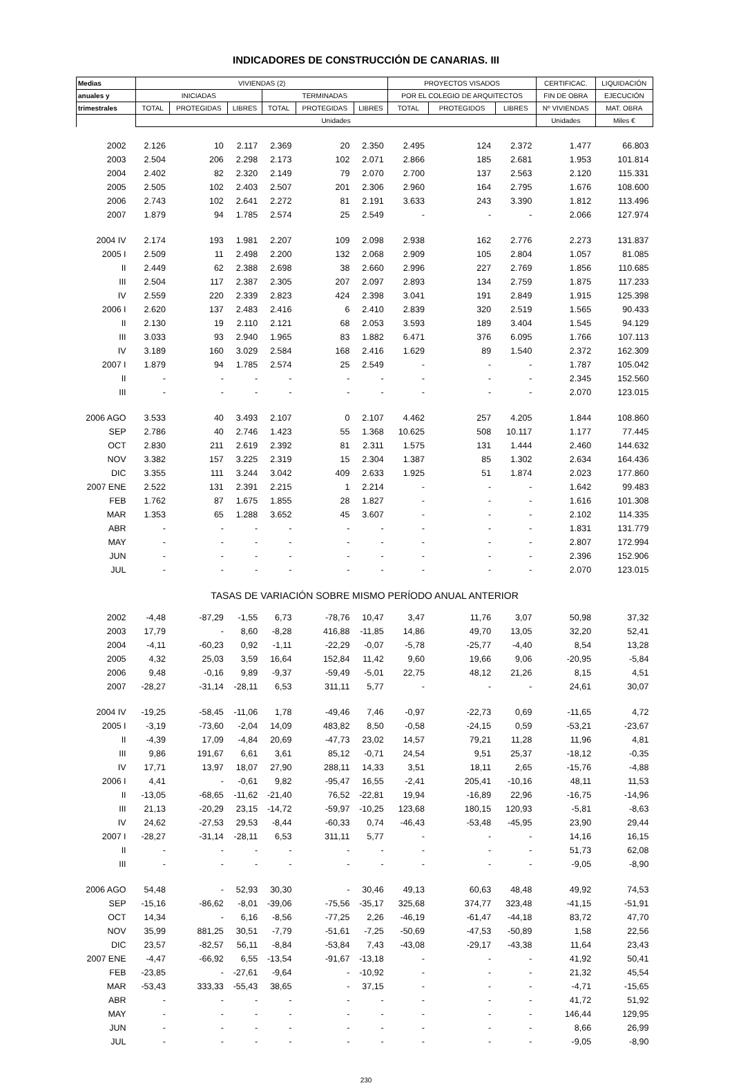INDICADORES DE CONSTRUCCIÓN DE CANARIAS. III
| Medias | VIVIENDAS (2) | | | | | | PROYECTOS VISADOS | | | CERTIFICAC. | LIQUIDACIÓN |
| --- | --- | --- | --- | --- | --- | --- | --- | --- | --- | --- | --- |
| anuales y | INICIADAS | | | TERMINADAS | | | POR EL COLEGIO DE ARQUITECTOS | | | FIN DE OBRA | EJECUCIÓN |
| trimestrales | TOTAL | PROTEGIDAS | LIBRES | TOTAL | PROTEGIDAS | LIBRES | TOTAL | PROTEGIDOS | LIBRES | Nº VIVIENDAS | MAT. OBRA |
| | Unidades | | | | | | | | | Unidades | Miles € |
| 2002 | 2.126 | 10 | 2.117 | 2.369 | 20 | 2.350 | 2.495 | 124 | 2.372 | 1.477 | 66.803 |
| 2003 | 2.504 | 206 | 2.298 | 2.173 | 102 | 2.071 | 2.866 | 185 | 2.681 | 1.953 | 101.814 |
| 2004 | 2.402 | 82 | 2.320 | 2.149 | 79 | 2.070 | 2.700 | 137 | 2.563 | 2.120 | 115.331 |
| 2005 | 2.505 | 102 | 2.403 | 2.507 | 201 | 2.306 | 2.960 | 164 | 2.795 | 1.676 | 108.600 |
| 2006 | 2.743 | 102 | 2.641 | 2.272 | 81 | 2.191 | 3.633 | 243 | 3.390 | 1.812 | 113.496 |
| 2007 | 1.879 | 94 | 1.785 | 2.574 | 25 | 2.549 | - | - | - | 2.066 | 127.974 |
| 2004 IV | 2.174 | 193 | 1.981 | 2.207 | 109 | 2.098 | 2.938 | 162 | 2.776 | 2.273 | 131.837 |
| 2005 I | 2.509 | 11 | 2.498 | 2.200 | 132 | 2.068 | 2.909 | 105 | 2.804 | 1.057 | 81.085 |
| II | 2.449 | 62 | 2.388 | 2.698 | 38 | 2.660 | 2.996 | 227 | 2.769 | 1.856 | 110.685 |
| III | 2.504 | 117 | 2.387 | 2.305 | 207 | 2.097 | 2.893 | 134 | 2.759 | 1.875 | 117.233 |
| IV | 2.559 | 220 | 2.339 | 2.823 | 424 | 2.398 | 3.041 | 191 | 2.849 | 1.915 | 125.398 |
| 2006 I | 2.620 | 137 | 2.483 | 2.416 | 6 | 2.410 | 2.839 | 320 | 2.519 | 1.565 | 90.433 |
| II | 2.130 | 19 | 2.110 | 2.121 | 68 | 2.053 | 3.593 | 189 | 3.404 | 1.545 | 94.129 |
| III | 3.033 | 93 | 2.940 | 1.965 | 83 | 1.882 | 6.471 | 376 | 6.095 | 1.766 | 107.113 |
| IV | 3.189 | 160 | 3.029 | 2.584 | 168 | 2.416 | 1.629 | 89 | 1.540 | 2.372 | 162.309 |
| 2007 I | 1.879 | 94 | 1.785 | 2.574 | 25 | 2.549 | - | - | - | 1.787 | 105.042 |
| II | - | - | - | - | - | - | - | - | - | 2.345 | 152.560 |
| III | - | - | - | - | - | - | - | - | - | 2.070 | 123.015 |
| 2006 AGO | 3.533 | 40 | 3.493 | 2.107 | 0 | 2.107 | 4.462 | 257 | 4.205 | 1.844 | 108.860 |
| SEP | 2.786 | 40 | 2.746 | 1.423 | 55 | 1.368 | 10.625 | 508 | 10.117 | 1.177 | 77.445 |
| OCT | 2.830 | 211 | 2.619 | 2.392 | 81 | 2.311 | 1.575 | 131 | 1.444 | 2.460 | 144.632 |
| NOV | 3.382 | 157 | 3.225 | 2.319 | 15 | 2.304 | 1.387 | 85 | 1.302 | 2.634 | 164.436 |
| DIC | 3.355 | 111 | 3.244 | 3.042 | 409 | 2.633 | 1.925 | 51 | 1.874 | 2.023 | 177.860 |
| 2007 ENE | 2.522 | 131 | 2.391 | 2.215 | 1 | 2.214 | - | - | - | 1.642 | 99.483 |
| FEB | 1.762 | 87 | 1.675 | 1.855 | 28 | 1.827 | - | - | - | 1.616 | 101.308 |
| MAR | 1.353 | 65 | 1.288 | 3.652 | 45 | 3.607 | - | - | - | 2.102 | 114.335 |
| ABR | - | - | - | - | - | - | - | - | - | 1.831 | 131.779 |
| MAY | - | - | - | - | - | - | - | - | - | 2.807 | 172.994 |
| JUN | - | - | - | - | - | - | - | - | - | 2.396 | 152.906 |
| JUL | - | - | - | - | - | - | - | - | - | 2.070 | 123.015 |
| TASAS DE VARIACIÓN SOBRE MISMO PERÍODO ANUAL ANTERIOR | | | | | | | | | | | |
| 2002 | -4,48 | -87,29 | -1,55 | 6,73 | -78,76 | 10,47 | 3,47 | 11,76 | 3,07 | 50,98 | 37,32 |
| 2003 | 17,79 | - | 8,60 | -8,28 | 416,88 | -11,85 | 14,86 | 49,70 | 13,05 | 32,20 | 52,41 |
| 2004 | -4,11 | -60,23 | 0,92 | -1,11 | -22,29 | -0,07 | -5,78 | -25,77 | -4,40 | 8,54 | 13,28 |
| 2005 | 4,32 | 25,03 | 3,59 | 16,64 | 152,84 | 11,42 | 9,60 | 19,66 | 9,06 | -20,95 | -5,84 |
| 2006 | 9,48 | -0,16 | 9,89 | -9,37 | -59,49 | -5,01 | 22,75 | 48,12 | 21,26 | 8,15 | 4,51 |
| 2007 | -28,27 | -31,14 | -28,11 | 6,53 | 311,11 | 5,77 | - | - | - | 24,61 | 30,07 |
| 2004 IV | -19,25 | -58,45 | -11,06 | 1,78 | -49,46 | 7,46 | -0,97 | -22,73 | 0,69 | -11,65 | 4,72 |
| 2005 I | -3,19 | -73,60 | -2,04 | 14,09 | 483,82 | 8,50 | -0,58 | -24,15 | 0,59 | -53,21 | -23,67 |
| II | -4,39 | 17,09 | -4,84 | 20,69 | -47,73 | 23,02 | 14,57 | 79,21 | 11,28 | 11,96 | 4,81 |
| III | 9,86 | 191,67 | 6,61 | 3,61 | 85,12 | -0,71 | 24,54 | 9,51 | 25,37 | -18,12 | -0,35 |
| IV | 17,71 | 13,97 | 18,07 | 27,90 | 288,11 | 14,33 | 3,51 | 18,11 | 2,65 | -15,76 | -4,88 |
| 2006 I | 4,41 | - | -0,61 | 9,82 | -95,47 | 16,55 | -2,41 | 205,41 | -10,16 | 48,11 | 11,53 |
| II | -13,05 | -68,65 | -11,62 | -21,40 | 76,52 | -22,81 | 19,94 | -16,89 | 22,96 | -16,75 | -14,96 |
| III | 21,13 | -20,29 | 23,15 | -14,72 | -59,97 | -10,25 | 123,68 | 180,15 | 120,93 | -5,81 | -8,63 |
| IV | 24,62 | -27,53 | 29,53 | -8,44 | -60,33 | 0,74 | -46,43 | -53,48 | -45,95 | 23,90 | 29,44 |
| 2007 I | -28,27 | -31,14 | -28,11 | 6,53 | 311,11 | 5,77 | - | - | - | 14,16 | 16,15 |
| II | - | - | - | - | - | - | - | - | - | 51,73 | 62,08 |
| III | - | - | - | - | - | - | - | - | - | -9,05 | -8,90 |
| 2006 AGO | 54,48 | - | 52,93 | 30,30 | - | 30,46 | 49,13 | 60,63 | 48,48 | 49,92 | 74,53 |
| SEP | -15,16 | -86,62 | -8,01 | -39,06 | -75,56 | -35,17 | 325,68 | 374,77 | 323,48 | -41,15 | -51,91 |
| OCT | 14,34 | - | 6,16 | -8,56 | -77,25 | 2,26 | -46,19 | -61,47 | -44,18 | 83,72 | 47,70 |
| NOV | 35,99 | 881,25 | 30,51 | -7,79 | -51,61 | -7,25 | -50,69 | -47,53 | -50,89 | 1,58 | 22,56 |
| DIC | 23,57 | -82,57 | 56,11 | -8,84 | -53,84 | 7,43 | -43,08 | -29,17 | -43,38 | 11,64 | 23,43 |
| 2007 ENE | -4,47 | -66,92 | 6,55 | -13,54 | -91,67 | -13,18 | - | - | - | 41,92 | 50,41 |
| FEB | -23,85 | - | -27,61 | -9,64 | - | -10,92 | - | - | - | 21,32 | 45,54 |
| MAR | -53,43 | 333,33 | -55,43 | 38,65 | - | 37,15 | - | - | - | -4,71 | -15,65 |
| ABR | - | - | - | - | - | - | - | - | - | 41,72 | 51,92 |
| MAY | - | - | - | - | - | - | - | - | - | 146,44 | 129,95 |
| JUN | - | - | - | - | - | - | - | - | - | 8,66 | 26,99 |
| JUL | - | - | - | - | - | - | - | - | - | -9,05 | -8,90 |
230